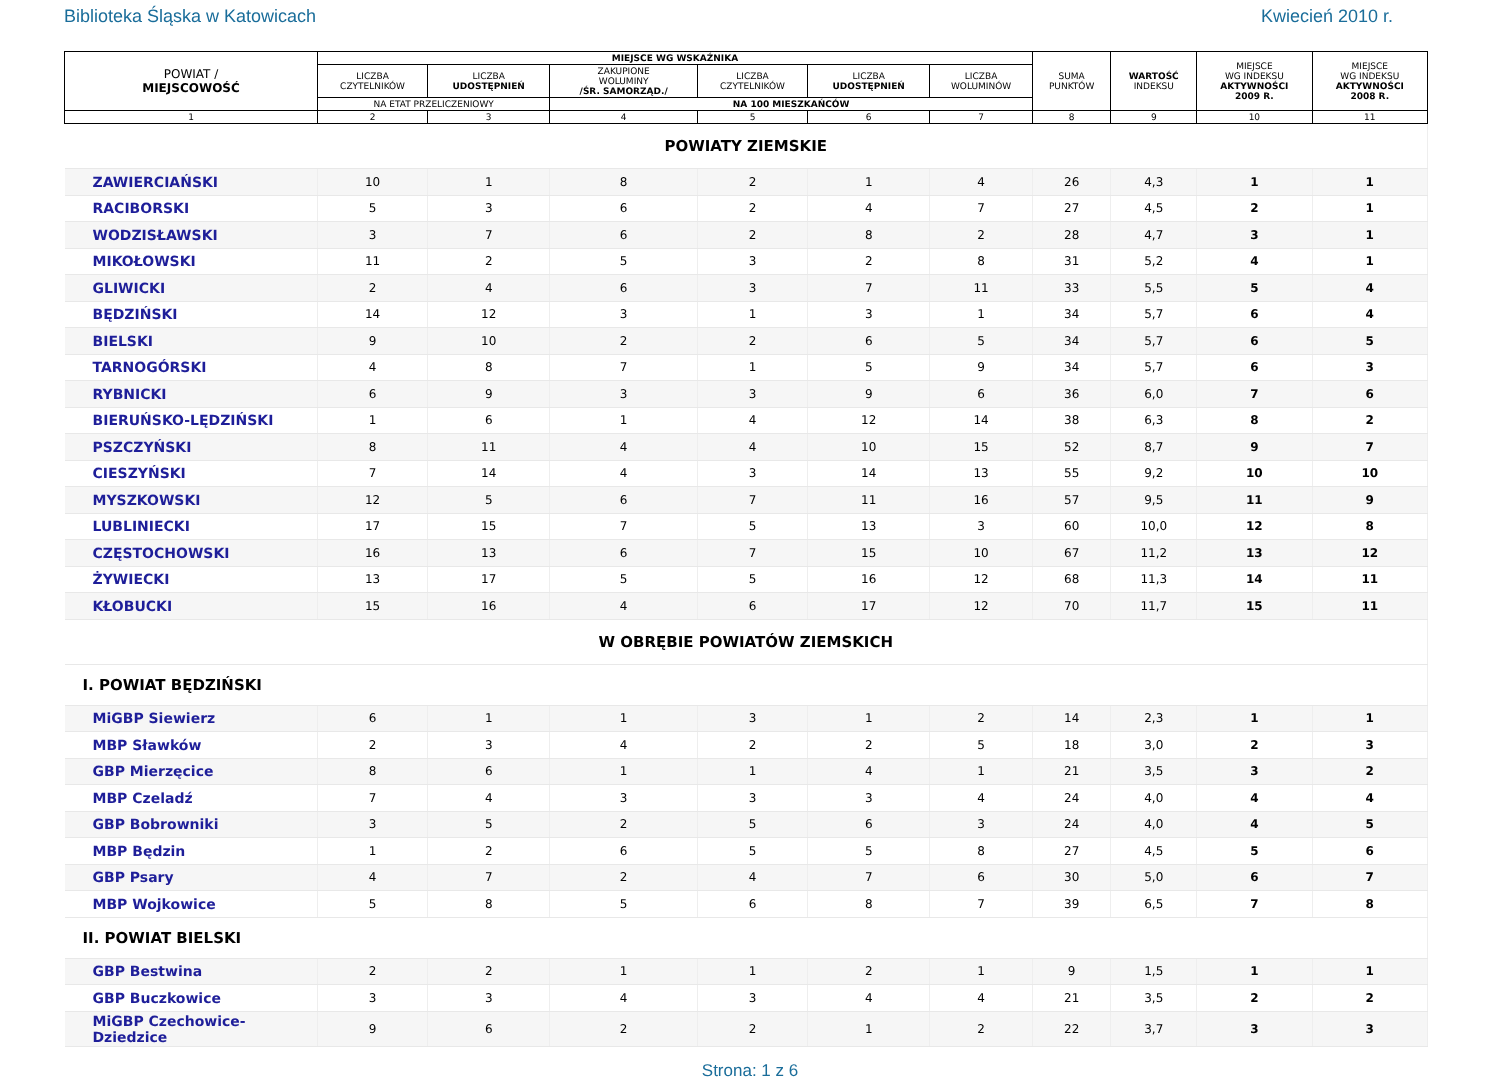Biblioteka Śląska w Katowicach Kwiecień 2010 r.
| POWIAT / MIEJSCOWOŚĆ | MIEJSCE WG WSKAŹNIKA | | | | | | SUMA PUNKTÓW | WARTOŚĆ INDEKSU | MIEJSCE WG INDEKSU AKTYWNOŚCI 2009 R. | MIEJSCE WG INDEKSU AKTYWNOŚCI 2008 R. |
| --- | --- | --- | --- | --- | --- | --- | --- | --- | --- | --- |
| | LICZBA CZYTELNIKÓW | LICZBA UDOSTĘPNIEŃ | ZAKUPIONE WOLUMINY /ŚR. SAMORZĄD./ | LICZBA CZYTELNIKÓW | LICZBA UDOSTĘPNIEŃ | LICZBA WOLUMINÓW | | | | |
| | NA ETAT PRZELICZENIOWY | | NA 100 MIESZKAŃCÓW | | | | | | | |
| 1 | 2 | 3 | 4 | 5 | 6 | 7 | 8 | 9 | 10 | 11 |
| POWIATY ZIEMSKIE | | | | | | | | | | |
| ZAWIERCIAŃSKI | 10 | 1 | 8 | 2 | 1 | 4 | 26 | 4,3 | 1 | 1 |
| RACIBORSKI | 5 | 3 | 6 | 2 | 4 | 7 | 27 | 4,5 | 2 | 1 |
| WODZISŁAWSKI | 3 | 7 | 6 | 2 | 8 | 2 | 28 | 4,7 | 3 | 1 |
| MIKOŁOWSKI | 11 | 2 | 5 | 3 | 2 | 8 | 31 | 5,2 | 4 | 1 |
| GLIWICKI | 2 | 4 | 6 | 3 | 7 | 11 | 33 | 5,5 | 5 | 4 |
| BĘDZIŃSKI | 14 | 12 | 3 | 1 | 3 | 1 | 34 | 5,7 | 6 | 4 |
| BIELSKI | 9 | 10 | 2 | 2 | 6 | 5 | 34 | 5,7 | 6 | 5 |
| TARNOGÓRSKI | 4 | 8 | 7 | 1 | 5 | 9 | 34 | 5,7 | 6 | 3 |
| RYBNICKI | 6 | 9 | 3 | 3 | 9 | 6 | 36 | 6,0 | 7 | 6 |
| BIERUŃSKO-LĘDZIŃSKI | 1 | 6 | 1 | 4 | 12 | 14 | 38 | 6,3 | 8 | 2 |
| PSZCZYŃSKI | 8 | 11 | 4 | 4 | 10 | 15 | 52 | 8,7 | 9 | 7 |
| CIESZYŃSKI | 7 | 14 | 4 | 3 | 14 | 13 | 55 | 9,2 | 10 | 10 |
| MYSZKOWSKI | 12 | 5 | 6 | 7 | 11 | 16 | 57 | 9,5 | 11 | 9 |
| LUBLINIECKI | 17 | 15 | 7 | 5 | 13 | 3 | 60 | 10,0 | 12 | 8 |
| CZĘSTOCHOWSKI | 16 | 13 | 6 | 7 | 15 | 10 | 67 | 11,2 | 13 | 12 |
| ŻYWIECKI | 13 | 17 | 5 | 5 | 16 | 12 | 68 | 11,3 | 14 | 11 |
| KŁOBUCKI | 15 | 16 | 4 | 6 | 17 | 12 | 70 | 11,7 | 15 | 11 |
| W OBRĘBIE POWIATÓW ZIEMSKICH | | | | | | | | | | |
| I. POWIAT BĘDZIŃSKI | | | | | | | | | | |
| MiGBP Siewierz | 6 | 1 | 1 | 3 | 1 | 2 | 14 | 2,3 | 1 | 1 |
| MBP Sławków | 2 | 3 | 4 | 2 | 2 | 5 | 18 | 3,0 | 2 | 3 |
| GBP Mierzęcice | 8 | 6 | 1 | 1 | 4 | 1 | 21 | 3,5 | 3 | 2 |
| MBP Czeladź | 7 | 4 | 3 | 3 | 3 | 4 | 24 | 4,0 | 4 | 4 |
| GBP Bobrowniki | 3 | 5 | 2 | 5 | 6 | 3 | 24 | 4,0 | 4 | 5 |
| MBP Będzin | 1 | 2 | 6 | 5 | 5 | 8 | 27 | 4,5 | 5 | 6 |
| GBP Psary | 4 | 7 | 2 | 4 | 7 | 6 | 30 | 5,0 | 6 | 7 |
| MBP Wojkowice | 5 | 8 | 5 | 6 | 8 | 7 | 39 | 6,5 | 7 | 8 |
| II. POWIAT BIELSKI | | | | | | | | | | |
| GBP Bestwina | 2 | 2 | 1 | 1 | 2 | 1 | 9 | 1,5 | 1 | 1 |
| GBP Buczkowice | 3 | 3 | 4 | 3 | 4 | 4 | 21 | 3,5 | 2 | 2 |
| MiGBP Czechowice- Dziedzice | 9 | 6 | 2 | 2 | 1 | 2 | 22 | 3,7 | 3 | 3 |
Strona: 1 z 6